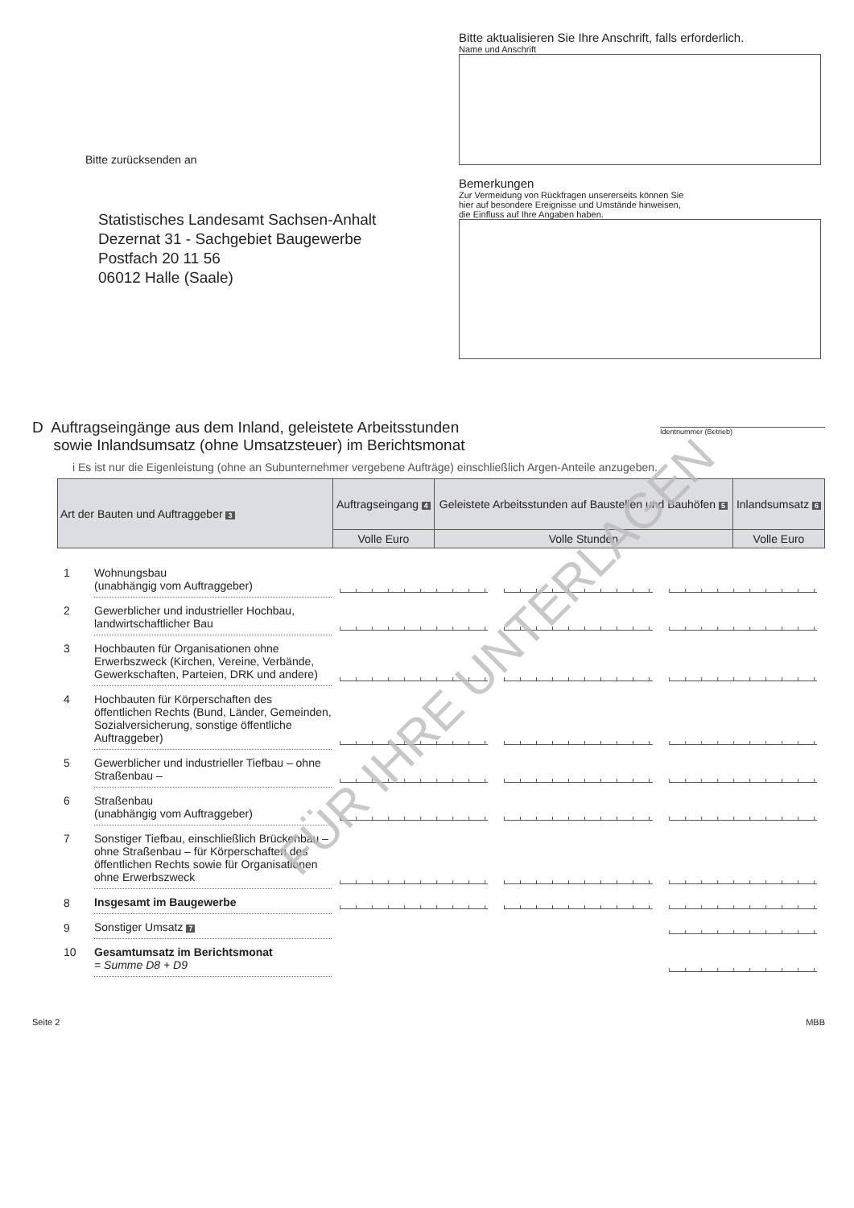Bitte zurücksenden an
Statistisches Landesamt Sachsen-Anhalt
Dezernat 31 - Sachgebiet Baugewerbe
Postfach 20 11 56
06012 Halle (Saale)
Bitte aktualisieren Sie Ihre Anschrift, falls erforderlich.
Name und Anschrift
Bemerkungen
Zur Vermeidung von Rückfragen unsererseits können Sie
hier auf besondere Ereignisse und Umstände hinweisen,
die Einfluss auf Ihre Angaben haben.
D Auftragseingänge aus dem Inland, geleistete Arbeitsstunden
sowie Inlandsumsatz (ohne Umsatzsteuer) im Berichtsmonat
Identnummer (Betrieb)
i Es ist nur die Eigenleistung (ohne an Subunternehmer vergebene Aufträge) einschließlich Argen-Anteile anzugeben.
| Art der Bauten und Auftraggeber 3 | Auftragseingang 4 | Geleistete Arbeitsstunden auf Baustellen und Bauhöfen 5 | Inlandsumsatz 6 |
| --- | --- | --- | --- |
| | Volle Euro | Volle Stunden | Volle Euro |
| 1 | Wohnungsbau (unabhängig vom Auftraggeber) | | | |
| 2 | Gewerblicher und industrieller Hochbau, landwirtschaftlicher Bau | | | |
| 3 | Hochbauten für Organisationen ohne Erwerbszweck (Kirchen, Vereine, Verbände, Gewerkschaften, Parteien, DRK und andere) | | | |
| 4 | Hochbauten für Körperschaften des öffentlichen Rechts (Bund, Länder, Gemeinden, Sozialversicherung, sonstige öffentliche Auftraggeber) | | | |
| 5 | Gewerblicher und industrieller Tiefbau – ohne Straßenbau – | | | |
| 6 | Straßenbau (unabhängig vom Auftraggeber) | | | |
| 7 | Sonstiger Tiefbau, einschließlich Brückenbau – ohne Straßenbau – für Körperschaften des öffentlichen Rechts sowie für Organisationen ohne Erwerbszweck | | | |
| 8 | Insgesamt im Baugewerbe | | | |
| 9 | Sonstiger Umsatz 7 | | | |
| 10 | Gesamtumsatz im Berichtsmonat = Summe D8 + D9 | | | |
Seite 2 MBB
FÜR IHRE UNTERLAGEN